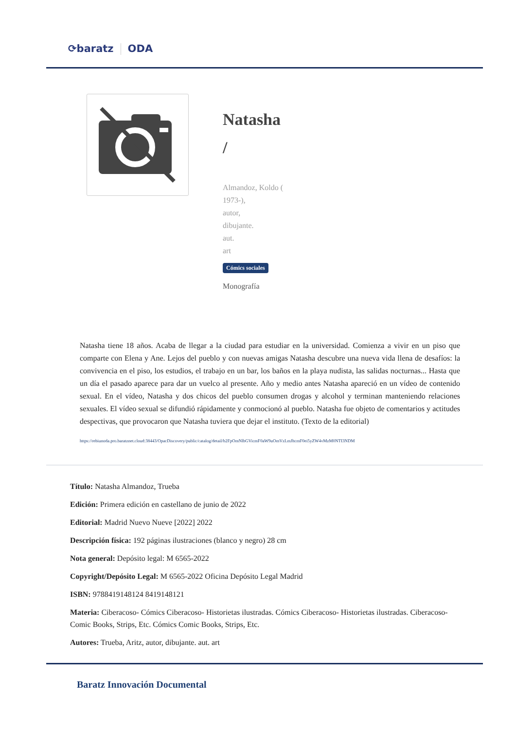⟳baratz ODA
Natasha
/
Almandoz, Koldo (
1973-),
autor,
dibujante.
aut.
art
Cómics sociales
Monografía
Natasha tiene 18 años. Acaba de llegar a la ciudad para estudiar en la universidad. Comienza a vivir en un piso que comparte con Elena y Ane. Lejos del pueblo y con nuevas amigas Natasha descubre una nueva vida llena de desafíos: la convivencia en el piso, los estudios, el trabajo en un bar, los baños en la playa nudista, las salidas nocturnas... Hasta que un día el pasado aparece para dar un vuelco al presente. Año y medio antes Natasha apareció en un vídeo de contenido sexual. En el vídeo, Natasha y dos chicos del pueblo consumen drogas y alcohol y terminan manteniendo relaciones sexuales. El vídeo sexual se difundió rápidamente y conmocionó al pueblo. Natasha fue objeto de comentarios y actitudes despectivas, que provocaron que Natasha tuviera que dejar el instituto. (Texto de la editorial)
https://rebiunoda.pro.baratznet.cloud:38443/OpacDiscovery/public/catalog/detail/b2FpOmNlbGVicmF0aW9uOmVzLmJhcmF0ei5yZW4vMzM0NTI3NDM
Título: Natasha Almandoz, Trueba
Edición: Primera edición en castellano de junio de 2022
Editorial: Madrid Nuevo Nueve [2022] 2022
Descripción física: 192 páginas ilustraciones (blanco y negro) 28 cm
Nota general: Depósito legal: M 6565-2022
Copyright/Depósito Legal: M 6565-2022 Oficina Depósito Legal Madrid
ISBN: 9788419148124 8419148121
Materia: Ciberacoso- Cómics Ciberacoso- Historietas ilustradas. Cómics Ciberacoso- Historietas ilustradas. Ciberacoso- Comic Books, Strips, Etc. Cómics Comic Books, Strips, Etc.
Autores: Trueba, Aritz, autor, dibujante. aut. art
Baratz Innovación Documental